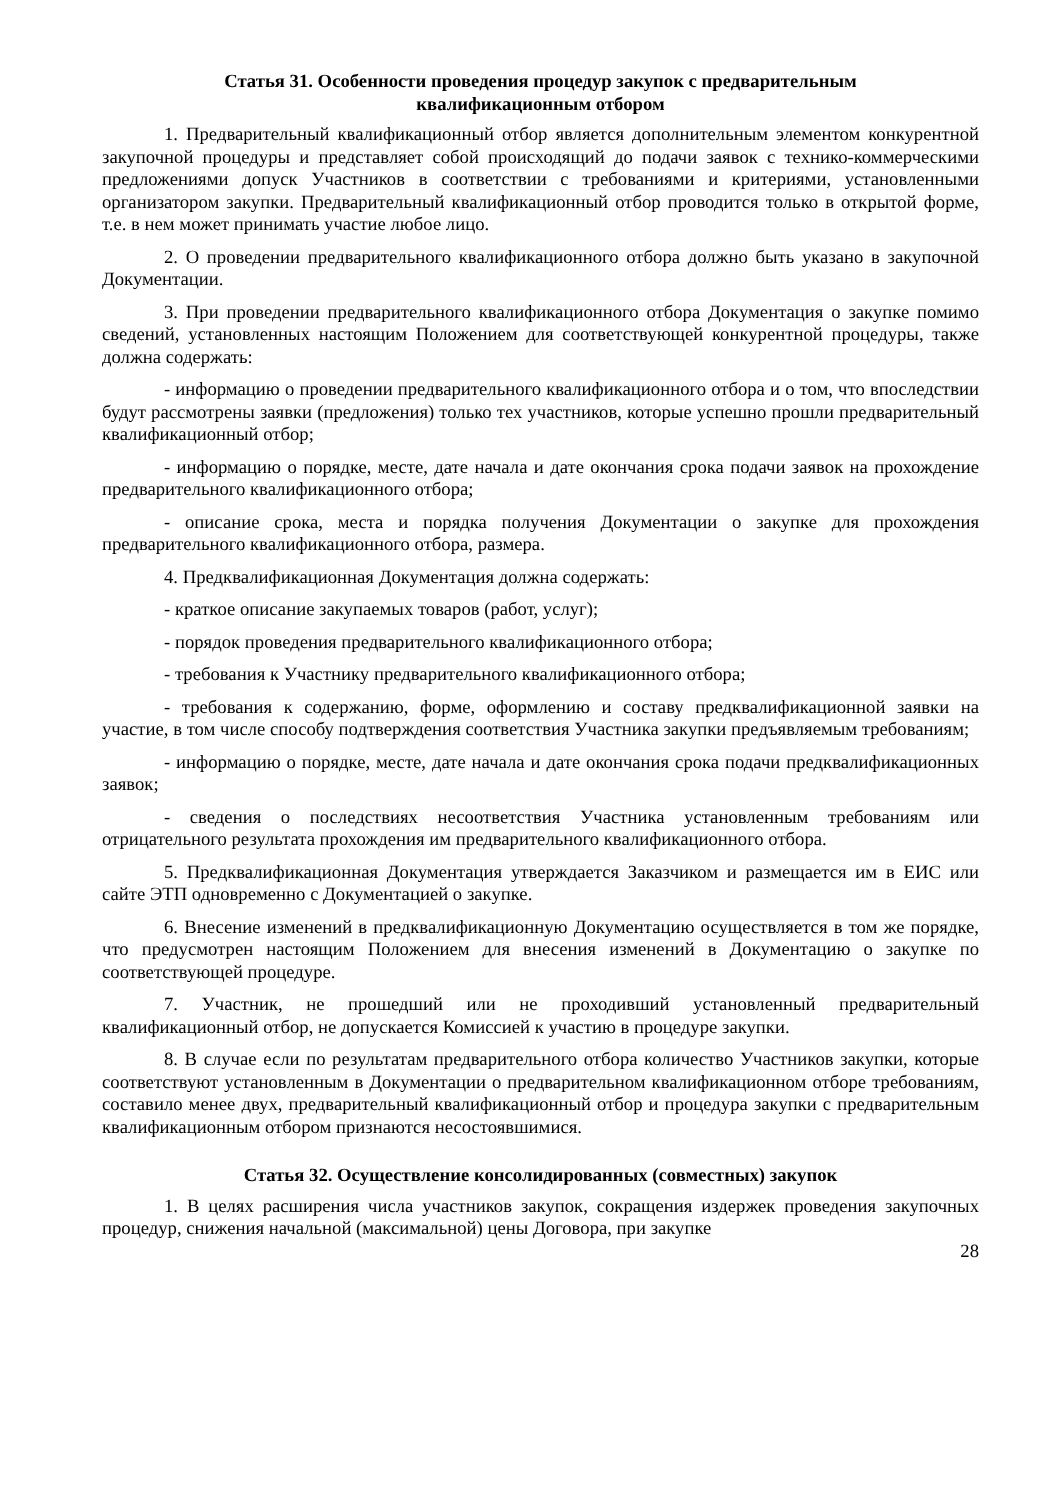Статья 31. Особенности проведения процедур закупок с предварительным
квалификационным отбором
1. Предварительный квалификационный отбор является дополнительным элементом конкурентной закупочной процедуры и представляет собой происходящий до подачи заявок с технико-коммерческими предложениями допуск Участников в соответствии с требованиями и критериями, установленными организатором закупки. Предварительный квалификационный отбор проводится только в открытой форме, т.е. в нем может принимать участие любое лицо.
2. О проведении предварительного квалификационного отбора должно быть указано в закупочной Документации.
3. При проведении предварительного квалификационного отбора Документация о закупке помимо сведений, установленных настоящим Положением для соответствующей конкурентной процедуры, также должна содержать:
- информацию о проведении предварительного квалификационного отбора и о том, что впоследствии будут рассмотрены заявки (предложения) только тех участников, которые успешно прошли предварительный квалификационный отбор;
- информацию о порядке, месте, дате начала и дате окончания срока подачи заявок на прохождение предварительного квалификационного отбора;
- описание срока, места и порядка получения Документации о закупке для прохождения предварительного квалификационного отбора, размера.
4. Предквалификационная Документация должна содержать:
- краткое описание закупаемых товаров (работ, услуг);
- порядок проведения предварительного квалификационного отбора;
- требования к Участнику предварительного квалификационного отбора;
- требования к содержанию, форме, оформлению и составу предквалификационной заявки на участие, в том числе способу подтверждения соответствия Участника закупки предъявляемым требованиям;
- информацию о порядке, месте, дате начала и дате окончания срока подачи предквалификационных заявок;
- сведения о последствиях несоответствия Участника установленным требованиям или отрицательного результата прохождения им предварительного квалификационного отбора.
5. Предквалификационная Документация утверждается Заказчиком и размещается им в ЕИС или сайте ЭТП одновременно с Документацией о закупке.
6. Внесение изменений в предквалификационную Документацию осуществляется в том же порядке, что предусмотрен настоящим Положением для внесения изменений в Документацию о закупке по соответствующей процедуре.
7. Участник, не прошедший или не проходивший установленный предварительный квалификационный отбор, не допускается Комиссией к участию в процедуре закупки.
8. В случае если по результатам предварительного отбора количество Участников закупки, которые соответствуют установленным в Документации о предварительном квалификационном отборе требованиям, составило менее двух, предварительный квалификационный отбор и процедура закупки с предварительным квалификационным отбором признаются несостоявшимися.
Статья 32. Осуществление консолидированных (совместных) закупок
1. В целях расширения числа участников закупок, сокращения издержек проведения закупочных процедур, снижения начальной (максимальной) цены Договора, при закупке
28